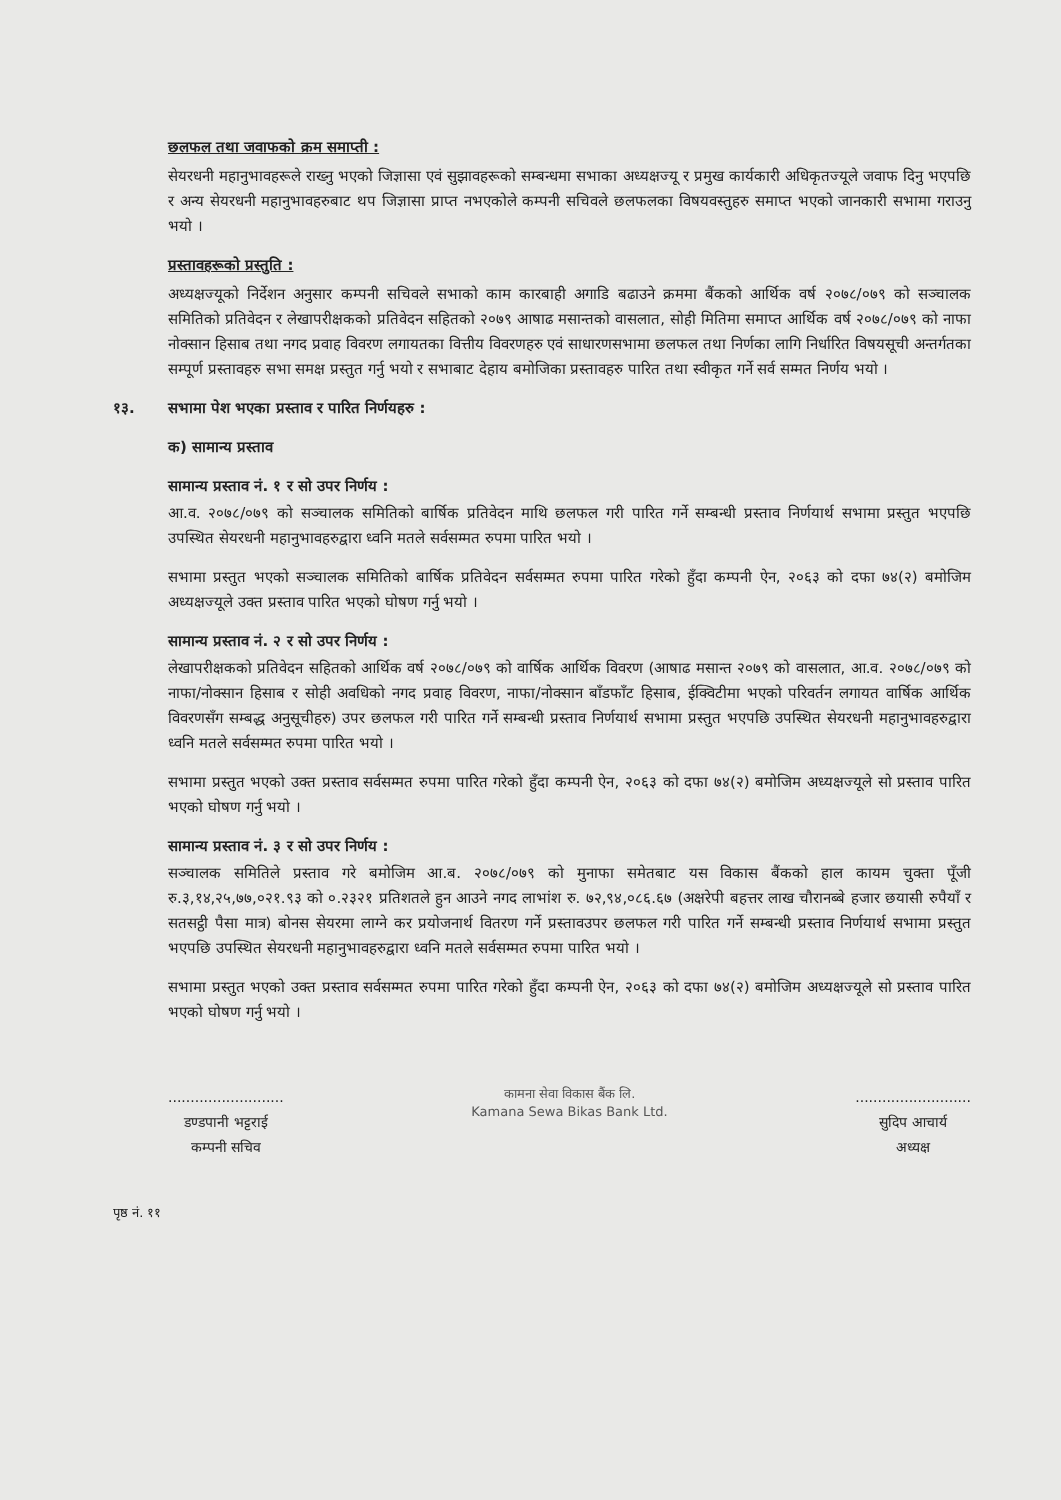छलफल तथा जवाफको क्रम समाप्ती :
सेयरधनी महानुभावहरूले राख्नु भएको जिज्ञासा एवं सुझावहरूको सम्बन्धमा सभाका अध्यक्षज्यू र प्रमुख कार्यकारी अधिकृतज्यूले जवाफ दिनु भएपछि र अन्य सेयरधनी महानुभावहरुबाट थप जिज्ञासा प्राप्त नभएकोले कम्पनी सचिवले छलफलका विषयवस्तुहरु समाप्त भएको जानकारी सभामा गराउनु भयो ।
प्रस्तावहरूको प्रस्तुति :
अध्यक्षज्यूको निर्देशन अनुसार कम्पनी सचिवले सभाको काम कारबाही अगाडि बढाउने क्रममा बैंकको आर्थिक वर्ष २०७८/०७९ को सञ्चालक समितिको प्रतिवेदन र लेखापरीक्षकको प्रतिवेदन सहितको २०७९ आषाढ मसान्तको वासलात, सोही मितिमा समाप्त आर्थिक वर्ष २०७८/०७९ को नाफा नोक्सान हिसाब तथा नगद प्रवाह विवरण लगायतका वित्तीय विवरणहरु एवं साधारणसभामा छलफल तथा निर्णका लागि निर्धारित विषयसूची अन्तर्गतका सम्पूर्ण प्रस्तावहरु सभा समक्ष प्रस्तुत गर्नु भयो र सभाबाट देहाय बमोजिका प्रस्तावहरु पारित तथा स्वीकृत गर्ने सर्व सम्मत निर्णय भयो ।
१३. सभामा पेश भएका प्रस्ताव र पारित निर्णयहरु :
क) सामान्य प्रस्ताव
सामान्य प्रस्ताव नं. १ र सो उपर निर्णय :
आ.व. २०७८/०७९ को सञ्चालक समितिको बार्षिक प्रतिवेदन माथि छलफल गरी पारित गर्ने सम्बन्धी प्रस्ताव निर्णयार्थ सभामा प्रस्तुत भएपछि उपस्थित सेयरधनी महानुभावहरुद्वारा ध्वनि मतले सर्वसम्मत रुपमा पारित भयो ।
सभामा प्रस्तुत भएको सञ्चालक समितिको बार्षिक प्रतिवेदन सर्वसम्मत रुपमा पारित गरेको हुँदा कम्पनी ऐन, २०६३ को दफा ७४(२) बमोजिम अध्यक्षज्यूले उक्त प्रस्ताव पारित भएको घोषण गर्नु भयो ।
सामान्य प्रस्ताव नं. २ र सो उपर निर्णय :
लेखापरीक्षकको प्रतिवेदन सहितको आर्थिक वर्ष २०७८/०७९ को वार्षिक आर्थिक विवरण (आषाढ मसान्त २०७९ को वासलात, आ.व. २०७८/०७९ को नाफा/नोक्सान हिसाब र सोही अवधिको नगद प्रवाह विवरण, नाफा/नोक्सान बाँडफाँट हिसाब, ईक्विटीमा भएको परिवर्तन लगायत वार्षिक आर्थिक विवरणसँग सम्बद्ध अनुसूचीहरु) उपर छलफल गरी पारित गर्ने सम्बन्धी प्रस्ताव निर्णयार्थ सभामा प्रस्तुत भएपछि उपस्थित सेयरधनी महानुभावहरुद्वारा ध्वनि मतले सर्वसम्मत रुपमा पारित भयो ।
सभामा प्रस्तुत भएको उक्त प्रस्ताव सर्वसम्मत रुपमा पारित गरेको हुँदा कम्पनी ऐन, २०६३ को दफा ७४(२) बमोजिम अध्यक्षज्यूले सो प्रस्ताव पारित भएको घोषण गर्नु भयो ।
सामान्य प्रस्ताव नं. ३ र सो उपर निर्णय :
सञ्चालक समितिले प्रस्ताव गरे बमोजिम आ.ब. २०७८/०७९ को मुनाफा समेतबाट यस विकास बैंकको हाल कायम चुक्ता पूँजी रु.३,१४,२५,७७,०२१.९३ को ०.२३२१ प्रतिशतले हुन आउने नगद लाभांश रु. ७२,९४,०८६.६७ (अक्षरेपी बहत्तर लाख चौरानब्बे हजार छयासी रुपैयाँ र सतसट्ठी पैसा मात्र) बोनस सेयरमा लाग्ने कर प्रयोजनार्थ वितरण गर्ने प्रस्तावउपर छलफल गरी पारित गर्ने सम्बन्धी प्रस्ताव निर्णयार्थ सभामा प्रस्तुत भएपछि उपस्थित सेयरधनी महानुभावहरुद्वारा ध्वनि मतले सर्वसम्मत रुपमा पारित भयो ।
सभामा प्रस्तुत भएको उक्त प्रस्ताव सर्वसम्मत रुपमा पारित गरेको हुँदा कम्पनी ऐन, २०६३ को दफा ७४(२) बमोजिम अध्यक्षज्यूले सो प्रस्ताव पारित भएको घोषण गर्नु भयो ।
..........................
डण्डपानी भट्टराई
कम्पनी सचिव
कामना सेवा विकास बैंक लि.
Kamana Sewa Bikas Bank Ltd.
..........................
सुदिप आचार्य
अध्यक्ष
पृष्ठ नं. ११